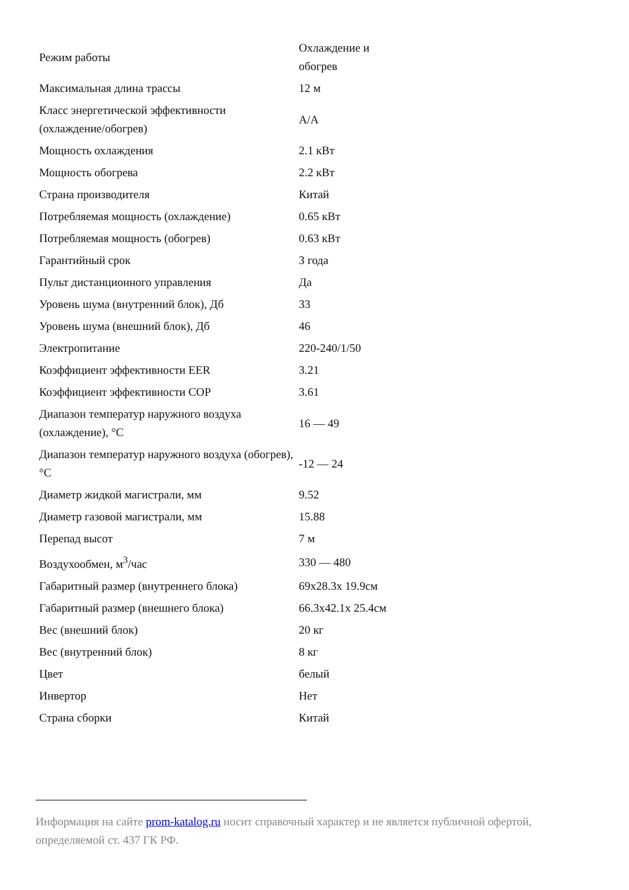| Режим работы | Охлаждение и обогрев |
| Максимальная длина трассы | 12 м |
| Класс энергетической эффективности (охлаждение/обогрев) | A/A |
| Мощность охлаждения | 2.1 кВт |
| Мощность обогрева | 2.2 кВт |
| Страна производителя | Китай |
| Потребляемая мощность (охлаждение) | 0.65 кВт |
| Потребляемая мощность (обогрев) | 0.63 кВт |
| Гарантийный срок | 3 года |
| Пульт дистанционного управления | Да |
| Уровень шума (внутренний блок), Дб | 33 |
| Уровень шума (внешний блок), Дб | 46 |
| Электропитание | 220-240/1/50 |
| Коэффициент эффективности EER | 3.21 |
| Коэффициент эффективности COP | 3.61 |
| Диапазон температур наружного воздуха (охлаждение), °C | 16 — 49 |
| Диапазон температур наружного воздуха (обогрев), °C | -12 — 24 |
| Диаметр жидкой магистрали, мм | 9.52 |
| Диаметр газовой магистрали, мм | 15.88 |
| Перепад высот | 7 м |
| Воздухообмен, м<sup>3</sup>/час | 330 — 480 |
| Габаритный размер (внутреннего блока) | 69x28.3x 19.9см |
| Габаритный размер (внешнего блока) | 66.3x42.1x 25.4см |
| Вес (внешний блок) | 20 кг |
| Вес (внутренний блок) | 8 кг |
| Цвет | белый |
| Инвертор | Нет |
| Страна сборки | Китай |
Информация на сайте prom-katalog.ru носит справочный характер и не является публичной офертой, определяемой ст. 437 ГК РФ.